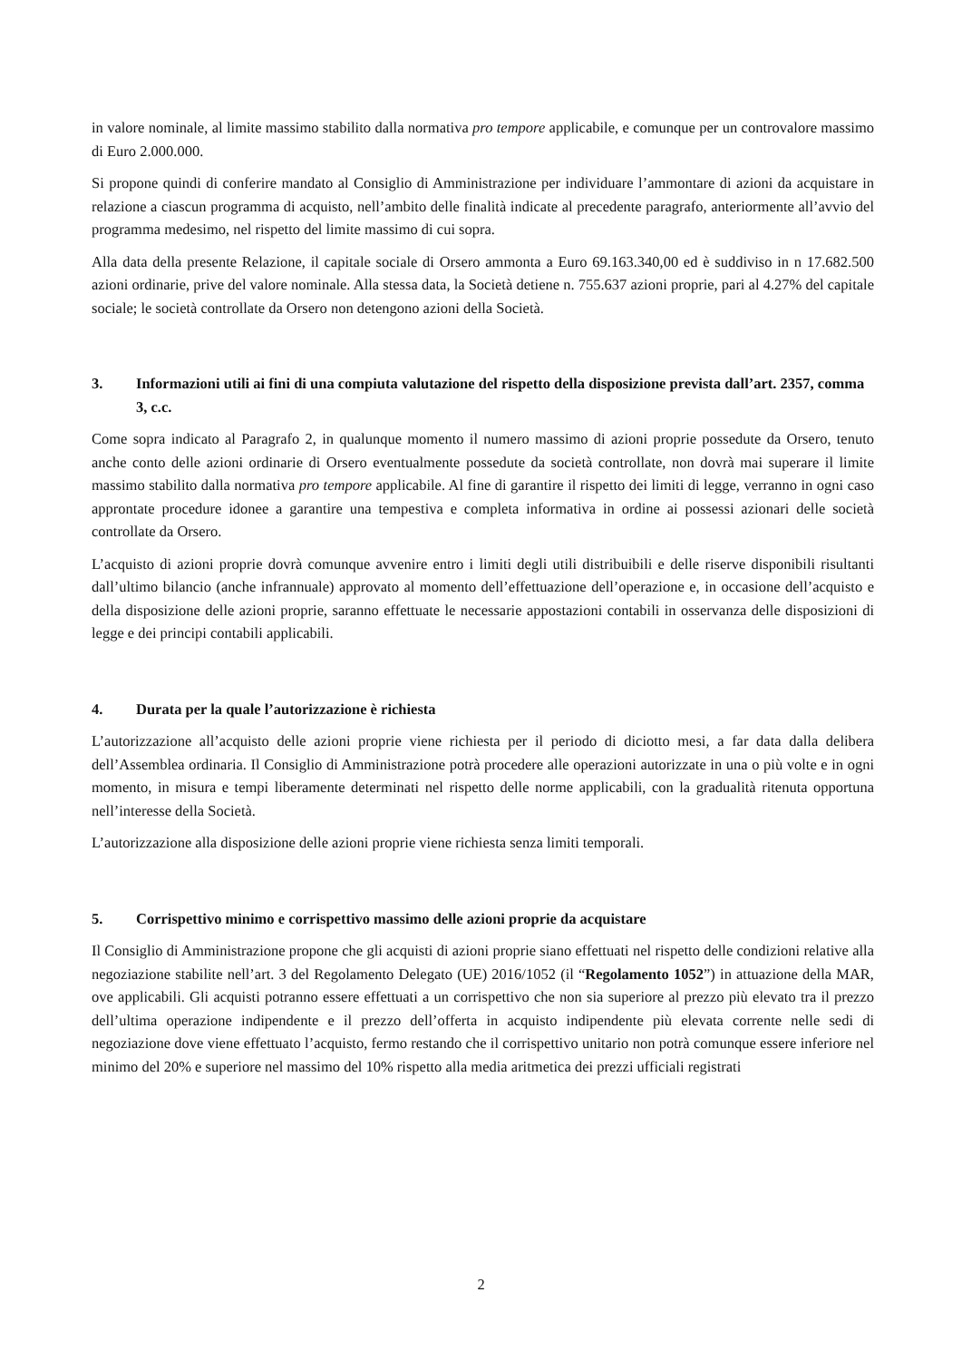in valore nominale, al limite massimo stabilito dalla normativa pro tempore applicabile, e comunque per un controvalore massimo di Euro 2.000.000.
Si propone quindi di conferire mandato al Consiglio di Amministrazione per individuare l’ammontare di azioni da acquistare in relazione a ciascun programma di acquisto, nell’ambito delle finalità indicate al precedente paragrafo, anteriormente all’avvio del programma medesimo, nel rispetto del limite massimo di cui sopra.
Alla data della presente Relazione, il capitale sociale di Orsero ammonta a Euro 69.163.340,00 ed è suddiviso in n 17.682.500 azioni ordinarie, prive del valore nominale. Alla stessa data, la Società detiene n. 755.637 azioni proprie, pari al 4.27% del capitale sociale; le società controllate da Orsero non detengono azioni della Società.
3. Informazioni utili ai fini di una compiuta valutazione del rispetto della disposizione prevista dall’art. 2357, comma 3, c.c.
Come sopra indicato al Paragrafo 2, in qualunque momento il numero massimo di azioni proprie possedute da Orsero, tenuto anche conto delle azioni ordinarie di Orsero eventualmente possedute da società controllate, non dovrà mai superare il limite massimo stabilito dalla normativa pro tempore applicabile. Al fine di garantire il rispetto dei limiti di legge, verranno in ogni caso approntate procedure idonee a garantire una tempestiva e completa informativa in ordine ai possessi azionari delle società controllate da Orsero.
L’acquisto di azioni proprie dovrà comunque avvenire entro i limiti degli utili distribuibili e delle riserve disponibili risultanti dall’ultimo bilancio (anche infrannuale) approvato al momento dell’effettuazione dell’operazione e, in occasione dell’acquisto e della disposizione delle azioni proprie, saranno effettuate le necessarie appostazioni contabili in osservanza delle disposizioni di legge e dei principi contabili applicabili.
4. Durata per la quale l’autorizzazione è richiesta
L’autorizzazione all’acquisto delle azioni proprie viene richiesta per il periodo di diciotto mesi, a far data dalla delibera dell’Assemblea ordinaria. Il Consiglio di Amministrazione potrà procedere alle operazioni autorizzate in una o più volte e in ogni momento, in misura e tempi liberamente determinati nel rispetto delle norme applicabili, con la gradualità ritenuta opportuna nell’interesse della Società.
L’autorizzazione alla disposizione delle azioni proprie viene richiesta senza limiti temporali.
5. Corrispettivo minimo e corrispettivo massimo delle azioni proprie da acquistare
Il Consiglio di Amministrazione propone che gli acquisti di azioni proprie siano effettuati nel rispetto delle condizioni relative alla negoziazione stabilite nell’art. 3 del Regolamento Delegato (UE) 2016/1052 (il “Regolamento 1052”) in attuazione della MAR, ove applicabili. Gli acquisti potranno essere effettuati a un corrispettivo che non sia superiore al prezzo più elevato tra il prezzo dell’ultima operazione indipendente e il prezzo dell’offerta in acquisto indipendente più elevata corrente nelle sedi di negoziazione dove viene effettuato l’acquisto, fermo restando che il corrispettivo unitario non potrà comunque essere inferiore nel minimo del 20% e superiore nel massimo del 10% rispetto alla media aritmetica dei prezzi ufficiali registrati
2